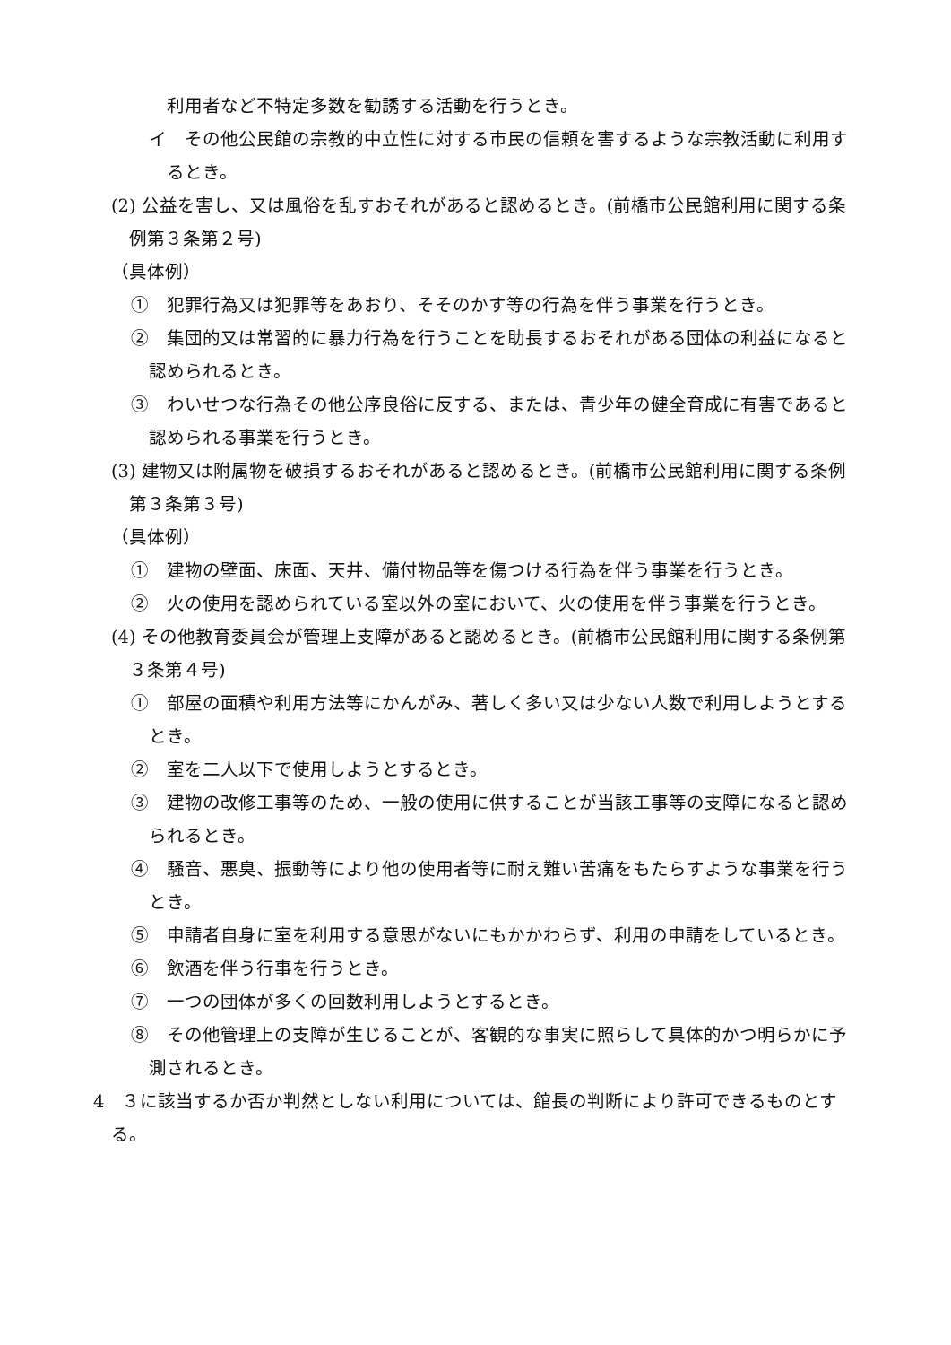利用者など不特定多数を勧誘する活動を行うとき。
イ　その他公民館の宗教的中立性に対する市民の信頼を害するような宗教活動に利用するとき。
(2) 公益を害し、又は風俗を乱すおそれがあると認めるとき。(前橋市公民館利用に関する条例第３条第２号)
（具体例）
①　犯罪行為又は犯罪等をあおり、そそのかす等の行為を伴う事業を行うとき。
②　集団的又は常習的に暴力行為を行うことを助長するおそれがある団体の利益になると認められるとき。
③　わいせつな行為その他公序良俗に反する、または、青少年の健全育成に有害であると認められる事業を行うとき。
(3) 建物又は附属物を破損するおそれがあると認めるとき。(前橋市公民館利用に関する条例第３条第３号)
（具体例）
①　建物の壁面、床面、天井、備付物品等を傷つける行為を伴う事業を行うとき。
②　火の使用を認められている室以外の室において、火の使用を伴う事業を行うとき。
(4) その他教育委員会が管理上支障があると認めるとき。(前橋市公民館利用に関する条例第３条第４号)
①　部屋の面積や利用方法等にかんがみ、著しく多い又は少ない人数で利用しようとするとき。
②　室を二人以下で使用しようとするとき。
③　建物の改修工事等のため、一般の使用に供することが当該工事等の支障になると認められるとき。
④　騒音、悪臭、振動等により他の使用者等に耐え難い苦痛をもたらすような事業を行うとき。
⑤　申請者自身に室を利用する意思がないにもかかわらず、利用の申請をしているとき。
⑥　飲酒を伴う行事を行うとき。
⑦　一つの団体が多くの回数利用しようとするとき。
⑧　その他管理上の支障が生じることが、客観的な事実に照らして具体的かつ明らかに予測されるとき。
4　３に該当するか否か判然としない利用については、館長の判断により許可できるものとする。